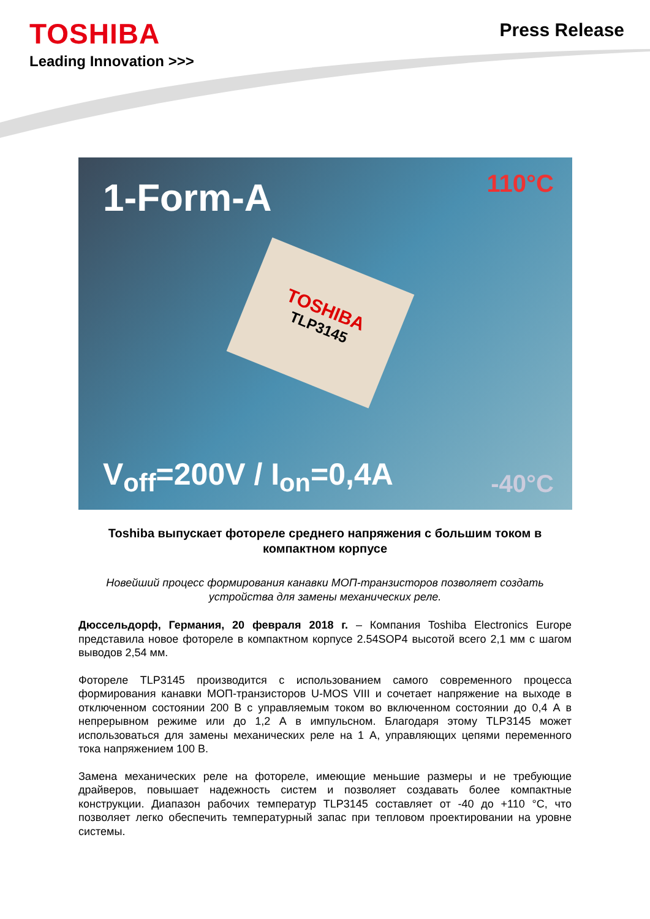TOSHIBA
Leading Innovation >>>
Press Release
1-Form-A
TOSHIBA
TLP3145
110°C
V<sub>off</sub>=200V / I<sub>on</sub>=0,4A -40°C
Toshiba выпускает фотореле среднего напряжения с большим током в компактном корпусе
Новейший процесс формирования канавки МОП-транзисторов позволяет создать устройства для замены механических реле.
Дюссельдорф, Германия, 20 февраля 2018 г. – Компания Toshiba Electronics Europe представила новое фотореле в компактном корпусе 2.54SOP4 высотой всего 2,1 мм с шагом выводов 2,54 мм.
Фотореле TLP3145 производится с использованием самого современного процесса формирования канавки МОП-транзисторов U-MOS VIII и сочетает напряжение на выходе в отключенном состоянии 200 В с управляемым током во включенном состоянии до 0,4 А в непрерывном режиме или до 1,2 А в импульсном. Благодаря этому TLP3145 может использоваться для замены механических реле на 1 А, управляющих цепями переменного тока напряжением 100 В.
Замена механических реле на фотореле, имеющие меньшие размеры и не требующие драйверов, повышает надежность систем и позволяет создавать более компактные конструкции. Диапазон рабочих температур TLP3145 составляет от -40 до +110 °C, что позволяет легко обеспечить температурный запас при тепловом проектировании на уровне системы.